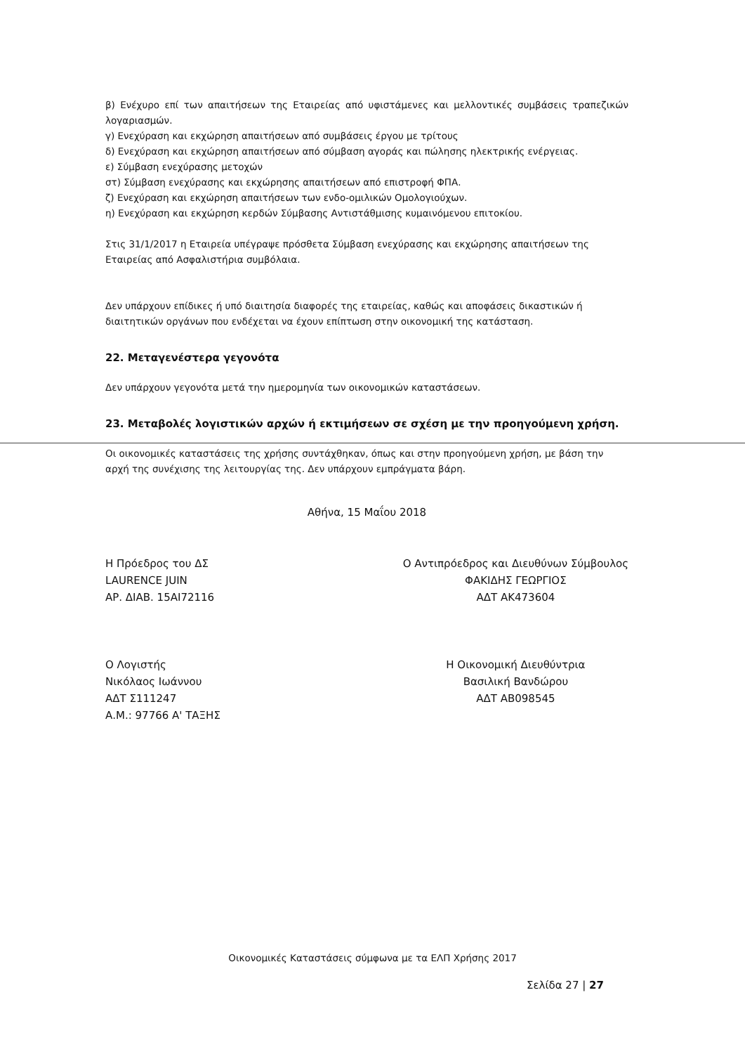β) Ενέχυρο επί των απαιτήσεων της Εταιρείας από υφιστάμενες και μελλοντικές συμβάσεις τραπεζικών λογαριασμών.
γ) Ενεχύραση και εκχώρηση απαιτήσεων από συμβάσεις έργου με τρίτους
δ) Ενεχύραση και εκχώρηση απαιτήσεων από σύμβαση αγοράς και πώλησης ηλεκτρικής ενέργειας.
ε) Σύμβαση ενεχύρασης μετοχών
στ) Σύμβαση ενεχύρασης και εκχώρησης απαιτήσεων από επιστροφή ΦΠΑ.
ζ) Ενεχύραση και εκχώρηση απαιτήσεων των ενδο-ομιλικών Ομολογιούχων.
η) Ενεχύραση και εκχώρηση κερδών Σύμβασης Αντιστάθμισης κυμαινόμενου επιτοκίου.
Στις 31/1/2017 η Εταιρεία υπέγραψε πρόσθετα Σύμβαση ενεχύρασης και εκχώρησης απαιτήσεων της Εταιρείας από Ασφαλιστήρια συμβόλαια.
Δεν υπάρχουν επίδικες ή υπό διαιτησία διαφορές της εταιρείας, καθώς και αποφάσεις δικαστικών ή διαιτητικών οργάνων που ενδέχεται να έχουν επίπτωση στην οικονομική της κατάσταση.
22. Μεταγενέστερα γεγονότα
Δεν υπάρχουν γεγονότα μετά την ημερομηνία των οικονομικών καταστάσεων.
23. Μεταβολές λογιστικών αρχών ή εκτιμήσεων σε σχέση με την προηγούμενη χρήση.
Οι οικονομικές καταστάσεις της χρήσης συντάχθηκαν, όπως και στην προηγούμενη χρήση, με βάση την αρχή της συνέχισης της λειτουργίας της. Δεν υπάρχουν εμπράγματα βάρη.
Αθήνα, 15 Μαΐου 2018
Η Πρόεδρος του ΔΣ
LAURENCE JUIN
ΑΡ. ΔΙΑΒ. 15AI72116
Ο Λογιστής
Νικόλαος Ιωάννου
ΑΔΤ Σ111247
Α.Μ.: 97766 Α' ΤΑΞΗΣ
Ο Αντιπρόεδρος και Διευθύνων Σύμβουλος
ΦΑΚΙΔΗΣ ΓΕΩΡΓΙΟΣ
ΑΔΤ ΑΚ473604
Η Οικονομική Διευθύντρια
Βασιλική Βανδώρου
ΑΔΤ ΑΒ098545
Οικονομικές Καταστάσεις σύμφωνα με τα ΕΛΠ Χρήσης 2017
Σελίδα 27 | 27